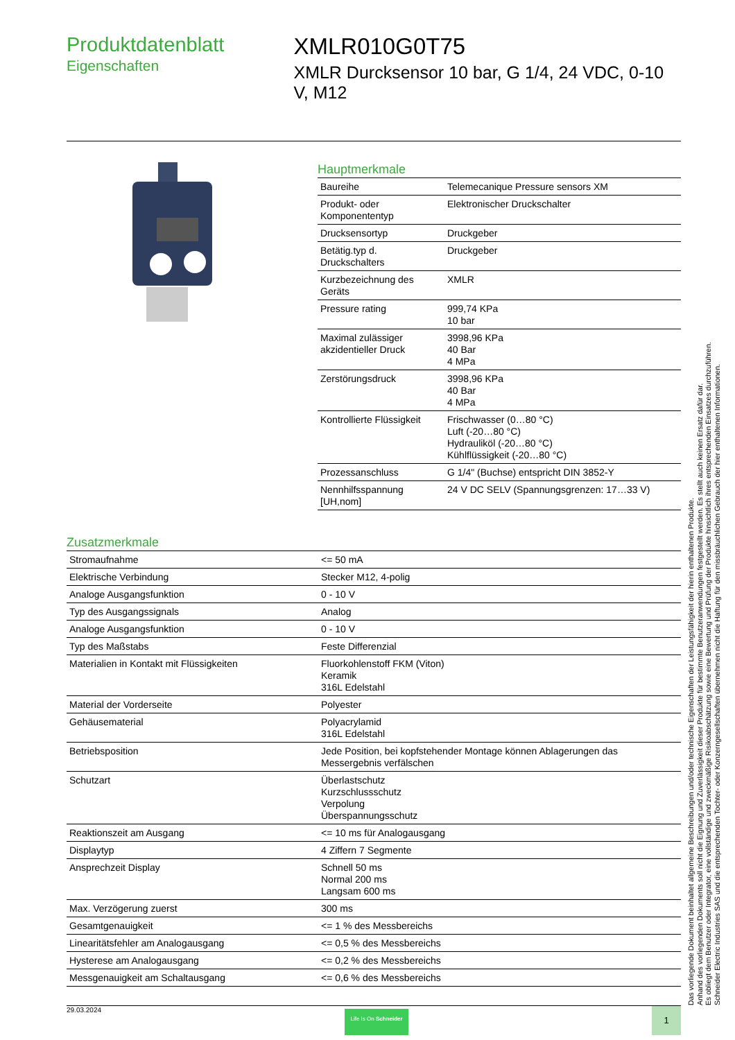Produktdatenblatt
Eigenschaften
XMLR010G0T75
XMLR Durcksensor 10 bar, G 1/4, 24 VDC, 0-10 V, M12
Hauptmerkmale
| Baureihe | Telemecanique Pressure sensors XM |
| Produkt- oder Komponententyp | Elektronischer Druckschalter |
| Drucksensortyp | Druckgeber |
| Betätig.typ d. Druckschalters | Druckgeber |
| Kurzbezeichnung des Geräts | XMLR |
| Pressure rating | 999,74 KPa 10 bar |
| Maximal zulässiger akzidentieller Druck | 3998,96 KPa 40 Bar 4 MPa |
| Zerstörungsdruck | 3998,96 KPa 40 Bar 4 MPa |
| Kontrollierte Flüssigkeit | Frischwasser (0…80 °C) Luft (-20…80 °C) Hydrauliköl (-20…80 °C) Kühlflüssigkeit (-20…80 °C) |
| Prozessanschluss | G 1/4" (Buchse) entspricht DIN 3852-Y |
| Nennhilfsspannung [UH,nom] | 24 V DC SELV (Spannungsgrenzen: 17…33 V) |
Zusatzmerkmale
| Stromaufnahme | <= 50 mA |
| Elektrische Verbindung | Stecker M12, 4-polig |
| Analoge Ausgangsfunktion | 0 - 10 V |
| Typ des Ausgangssignals | Analog |
| Analoge Ausgangsfunktion | 0 - 10 V |
| Typ des Maßstabs | Feste Differenzial |
| Materialien in Kontakt mit Flüssigkeiten | Fluorkohlenstoff FKM (Viton) Keramik 316L Edelstahl |
| Material der Vorderseite | Polyester |
| Gehäusematerial | Polyacrylamid 316L Edelstahl |
| Betriebsposition | Jede Position, bei kopfstehender Montage können Ablagerungen das Messergebnis verfälschen |
| Schutzart | Überlastschutz Kurzschlussschutz Verpolung Überspannungsschutz |
| Reaktionszeit am Ausgang | <= 10 ms für Analogausgang |
| Displaytyp | 4 Ziffern 7 Segmente |
| Ansprechzeit Display | Schnell 50 ms Normal 200 ms Langsam 600 ms |
| Max. Verzögerung zuerst | 300 ms |
| Gesamtgenauigkeit | <= 1 % des Messbereichs |
| Linearitätsfehler am Analogausgang | <= 0,5 % des Messbereichs |
| Hysterese am Analogausgang | <= 0,2 % des Messbereichs |
| Messgenauigkeit am Schaltausgang | <= 0,6 % des Messbereichs |
29.03.2024 Life Is On Schneider 1
Das vorliegende Dokument beinhaltet allgemeine Beschreibungen und/oder technische Eigenschaften der Leistungsfähigkeit der hierin enthaltenen Produkte.
Anhand des vorliegenden Dokuments soll nicht die Eignung und Zuverlässigkeit dieser Produkte für bestimmte Benutzeranwendungen festgestellt werden. Es stellt auch keinen Ersatz dafür dar.
Es obliegt dem Benutzer oder Integrator, eine vollständige und zweckmäßige Risikoabschätzung sowie eine Bewertung und Prüfung der Produkte hinsichtlich ihres entsprechenden Einsatzes durchzuführen.
Schneider Electric Industries SAS und die entsprechenden Tochter- oder Konzerngesellschaften übernehmen nicht die Haftung für den missbräuchlichen Gebrauch der hier enthaltenen Informationen.